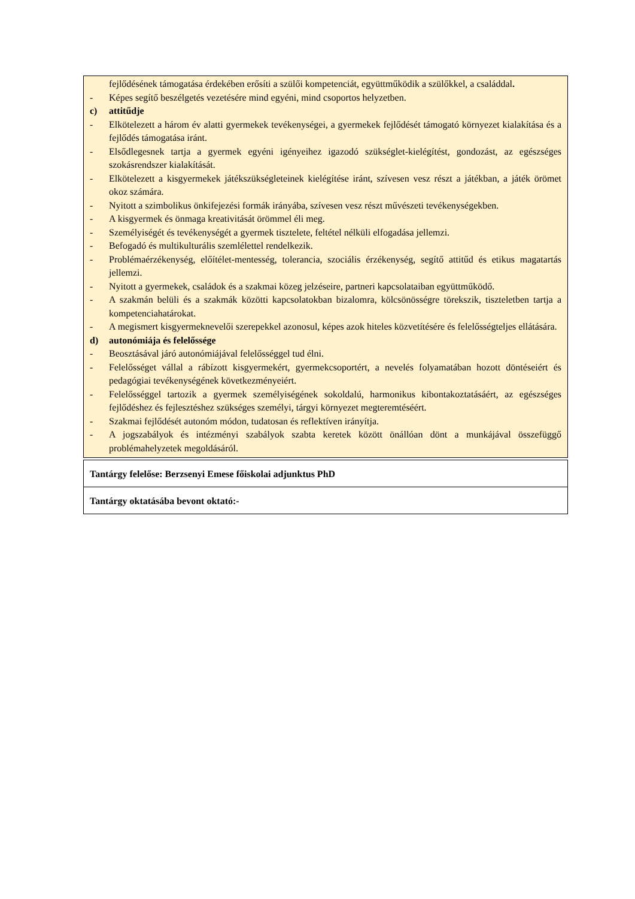fejlődésének támogatása érdekében erősíti a szülői kompetenciát, együttműködik a szülőkkel, a családdal.
- Képes segítő beszélgetés vezetésére mind egyéni, mind csoportos helyzetben.
c) attitűdje
- Elkötelezett a három év alatti gyermekek tevékenységei, a gyermekek fejlődését támogató környezet kialakítása és a fejlődés támogatása iránt.
- Elsődlegesnek tartja a gyermek egyéni igényeihez igazodó szükséglet-kielégítést, gondozást, az egészséges szokásrendszer kialakítását.
- Elkötelezett a kisgyermekek játékszükségleteinek kielégítése iránt, szívesen vesz részt a játékban, a játék örömet okoz számára.
- Nyitott a szimbolikus önkifejezési formák irányába, szívesen vesz részt művészeti tevékenységekben.
- A kisgyermek és önmaga kreativitását örömmel éli meg.
- Személyiségét és tevékenységét a gyermek tisztelete, feltétel nélküli elfogadása jellemzi.
- Befogadó és multikulturális szemlélettel rendelkezik.
- Problémaérzékenység, előítélet-mentesség, tolerancia, szociális érzékenység, segítő attitűd és etikus magatartás jellemzi.
- Nyitott a gyermekek, családok és a szakmai közeg jelzéseire, partneri kapcsolataiban együttműködő.
- A szakmán belüli és a szakmák közötti kapcsolatokban bizalomra, kölcsönösségre törekszik, tiszteletben tartja a kompetenciahatárokat.
- A megismert kisgyermeknevelői szerepekkel azonosul, képes azok hiteles közvetítésére és felelősségteljes ellátására.
d) autonómiája és felelőssége
- Beosztásával járó autonómiájával felelősséggel tud élni.
- Felelősséget vállal a rábízott kisgyermekért, gyermekcsoportért, a nevelés folyamatában hozott döntéseiért és pedagógiai tevékenységének következményeiért.
- Felelősséggel tartozik a gyermek személyiségének sokoldalú, harmonikus kibontakoztatásáért, az egészséges fejlődéshez és fejlesztéshez szükséges személyi, tárgyi környezet megteremtéséért.
- Szakmai fejlődését autonóm módon, tudatosan és reflektíven irányítja.
- A jogszabályok és intézményi szabályok szabta keretek között önállóan dönt a munkájával összefüggő problémahelyzetek megoldásáról.
| Tantárgy felelőse: Berzsenyi Emese főiskolai adjunktus PhD |
| Tantárgy oktatásába bevont oktató:- |